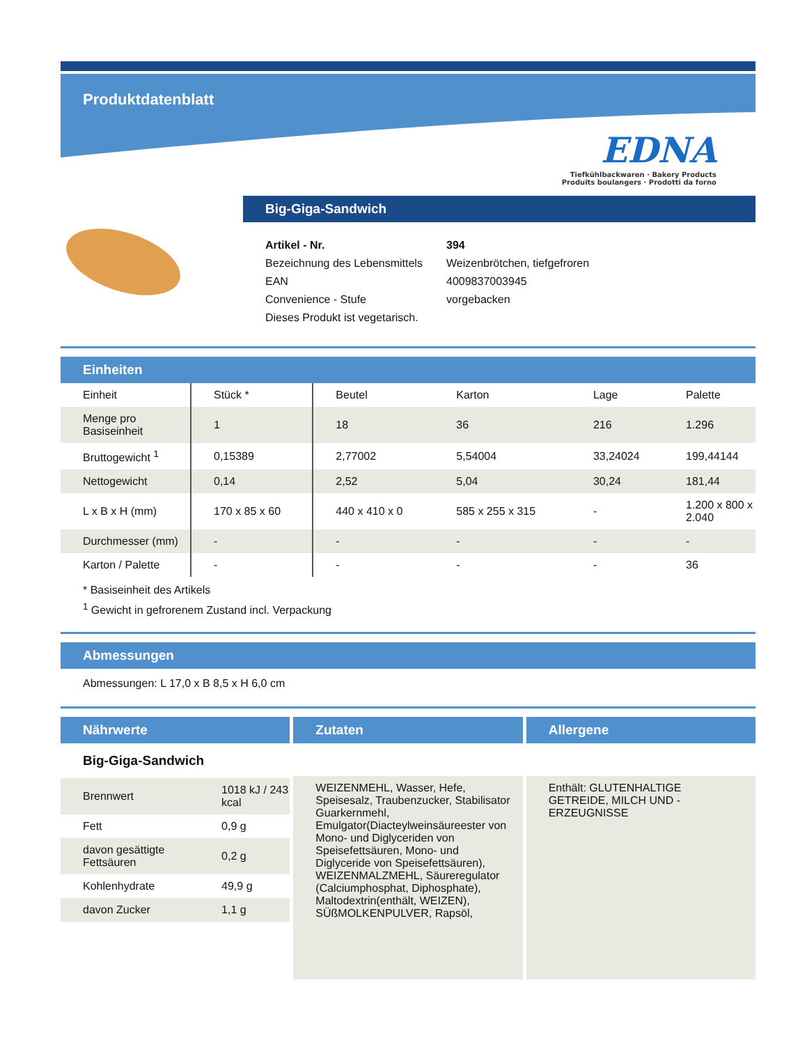Produktdatenblatt
EDNA
Tiefkühlbackwaren · Bakery Products
Produits boulangers · Prodotti da forno
Big-Giga-Sandwich
| Artikel - Nr. | 394 |
| Bezeichnung des Lebensmittels | Weizenbrötchen, tiefgefroren |
| EAN | 4009837003945 |
| Convenience - Stufe | vorgebacken |
| Dieses Produkt ist vegetarisch. | |
Einheiten
| Einheit | Stück * | Beutel | Karton | Lage | Palette |
| Menge pro Basiseinheit | 1 | 18 | 36 | 216 | 1.296 |
| Bruttogewicht <sup>1</sup> | 0,15389 | 2,77002 | 5,54004 | 33,24024 | 199,44144 |
| Nettogewicht | 0,14 | 2,52 | 5,04 | 30,24 | 181,44 |
| L x B x H (mm) | 170 x 85 x 60 | 440 x 410 x 0 | 585 x 255 x 315 | - | 1.200 x 800 x 2.040 |
| Durchmesser (mm) | - | - | - | - | - |
| Karton / Palette | - | - | - | - | 36 |
* Basiseinheit des Artikels
<sup>1</sup> Gewicht in gefrorenem Zustand incl. Verpackung
Abmessungen
Abmessungen: L 17,0 x B 8,5 x H 6,0 cm
Nährwerte
Big-Giga-Sandwich
| Brennwert | 1018 kJ / 243 kcal |
| Fett | 0,9 g |
| davon gesättigte Fettsäuren | 0,2 g |
| Kohlenhydrate | 49,9 g |
| davon Zucker | 1,1 g |
Zutaten
WEIZENMEHL, Wasser, Hefe, Speisesalz, Traubenzucker, Stabilisator Guarkernmehl, Emulgator(Diacteylweinsäureester von Mono- und Diglyceriden von Speisefettsäuren, Mono- und Diglyceride von Speisefettsäuren), WEIZENMALZMEHL, Säureregulator (Calciumphosphat, Diphosphate), Maltodextrin(enthält, WEIZEN), SÜßMOLKENPULVER, Rapsöl,
Allergene
Enthält: GLUTENHALTIGE GETREIDE, MILCH UND -ERZEUGNISSE